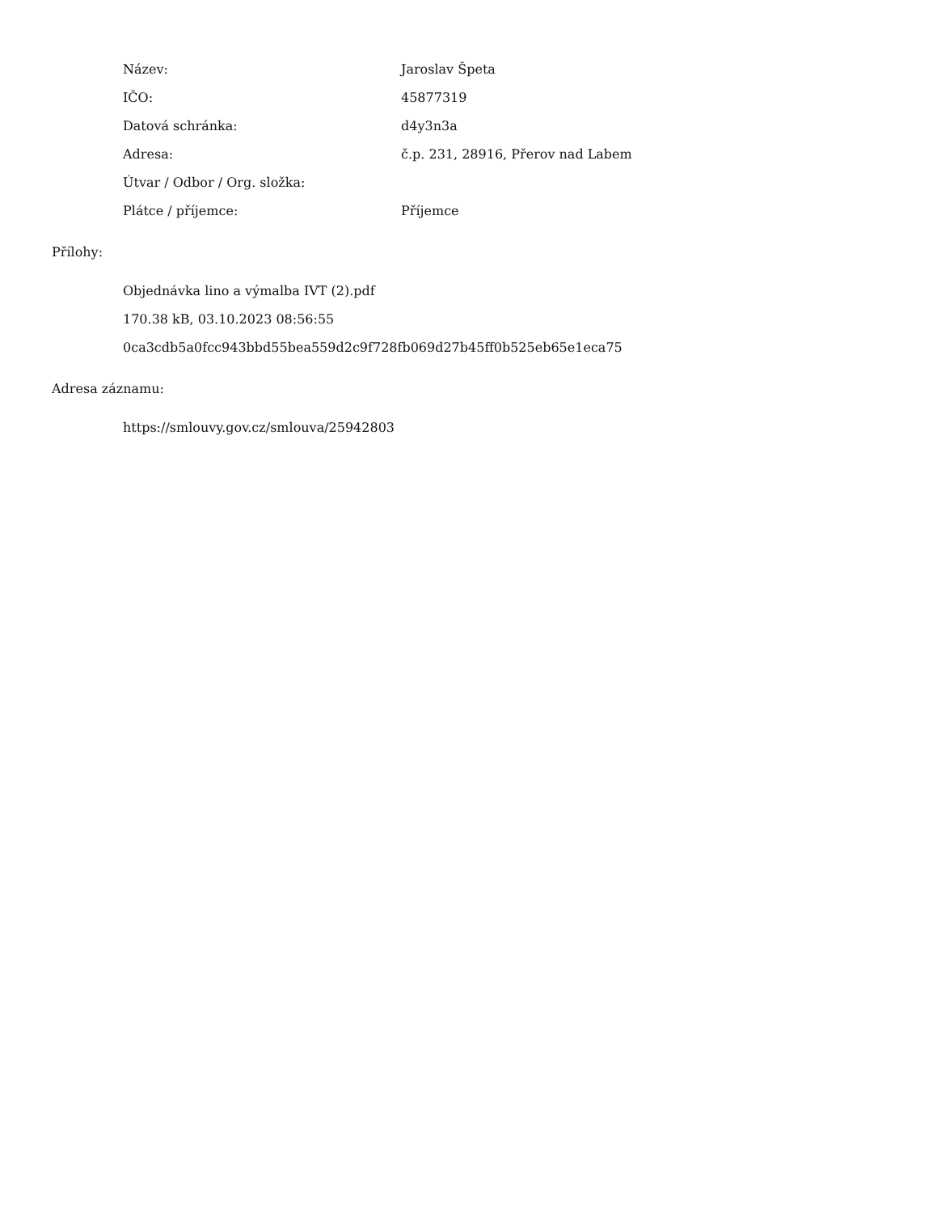| Název: | Jaroslav Špeta |
| IČO: | 45877319 |
| Datová schránka: | d4y3n3a |
| Adresa: | č.p. 231, 28916, Přerov nad Labem |
| Útvar / Odbor / Org. složka: | |
| Plátce / příjemce: | Příjemce |
Přílohy:
Objednávka lino a výmalba IVT (2).pdf
170.38 kB, 03.10.2023 08:56:55
0ca3cdb5a0fcc943bbd55bea559d2c9f728fb069d27b45ff0b525eb65e1eca75
Adresa záznamu:
https://smlouvy.gov.cz/smlouva/25942803